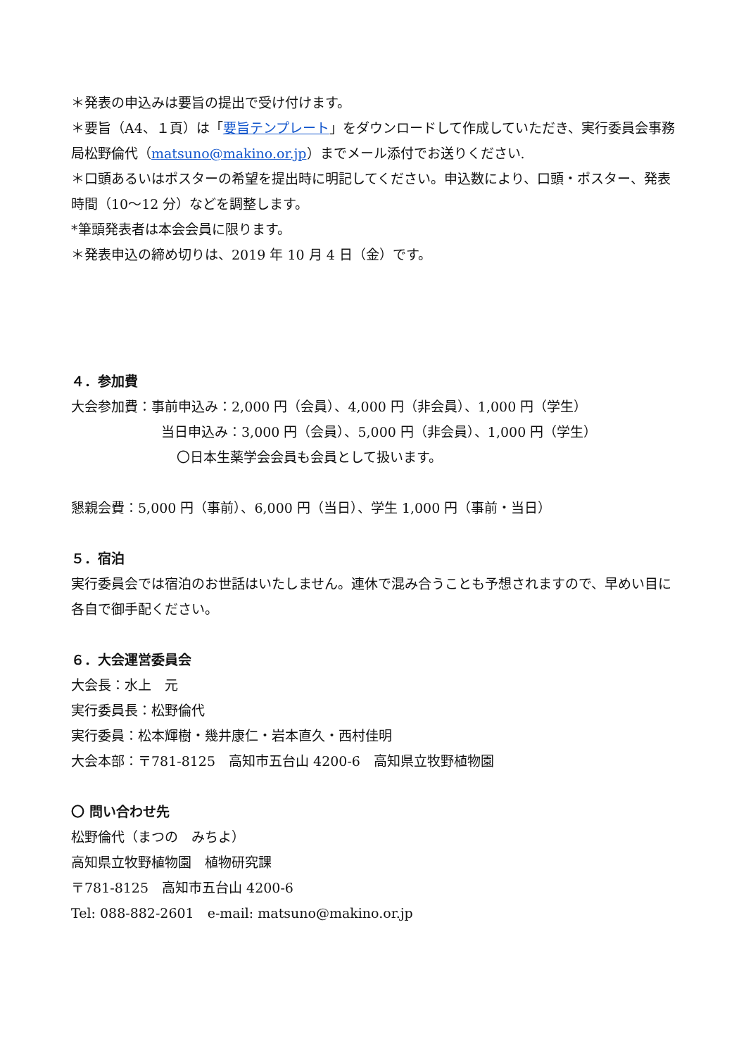＊発表の申込みは要旨の提出で受け付けます。
＊要旨（A4、１頁）は「要旨テンプレート」をダウンロードして作成していただき、実行委員会事務局松野倫代（matsuno@makino.or.jp）までメール添付でお送りください.
＊口頭あるいはポスターの希望を提出時に明記してください。申込数により、口頭・ポスター、発表時間（10～12 分）などを調整します。
*筆頭発表者は本会会員に限ります。
＊発表申込の締め切りは、2019 年 10 月 4 日（金）です。
４．参加費
大会参加費：事前申込み：2,000 円（会員）、4,000 円（非会員）、1,000 円（学生）
当日申込み：3,000 円（会員）、5,000 円（非会員）、1,000 円（学生）
〇日本生薬学会会員も会員として扱います。
懇親会費：5,000 円（事前）、6,000 円（当日）、学生 1,000 円（事前・当日）
５．宿泊
実行委員会では宿泊のお世話はいたしません。連休で混み合うことも予想されますので、早めい目に各自で御手配ください。
６．大会運営委員会
大会長：水上　元
実行委員長：松野倫代
実行委員：松本輝樹・幾井康仁・岩本直久・西村佳明
大会本部：〒781-8125　高知市五台山 4200-6　高知県立牧野植物園
〇 問い合わせ先
松野倫代（まつの　みちよ）
高知県立牧野植物園　植物研究課
〒781-8125　高知市五台山 4200-6
Tel: 088-882-2601　e-mail: matsuno@makino.or.jp